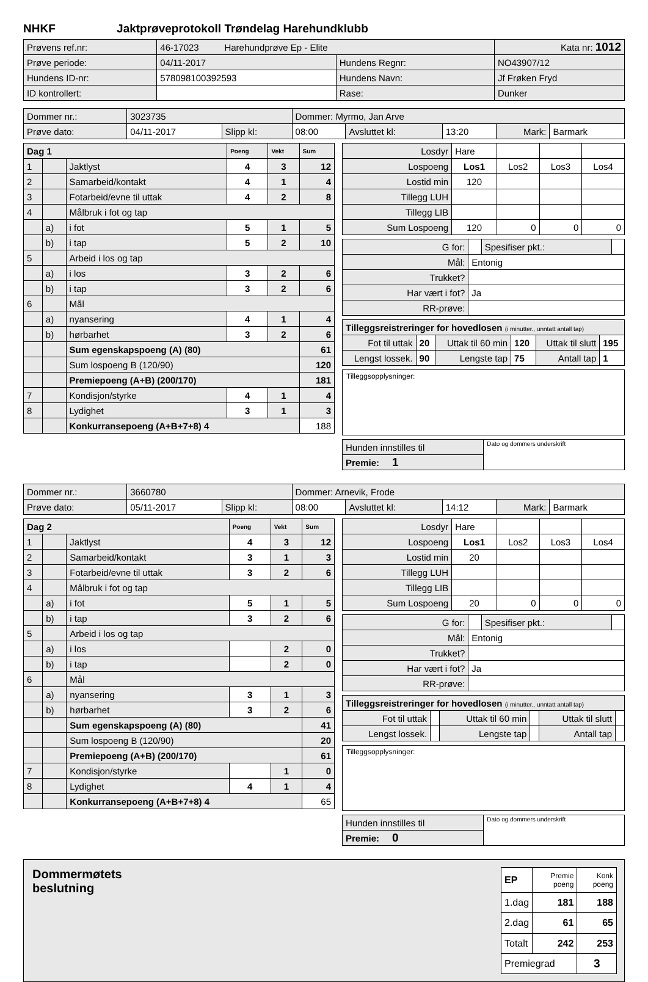NHKF Jaktprøveprotokoll Trøndelag Harehundklubb
| Prøvens ref.nr: | 46-17023 Harehundprøve Ep - Elite | | | Kata nr: 1012 |
| Prøve periode: | 04/11-2017 | Hundens Regnr: | NO43907/12 | |
| Hundens ID-nr: | 578098100392593 | Hundens Navn: | Jf Frøken Fryd | |
| ID kontrollert: | | Rase: | Dunker | |
| Dommer nr.: | 3023735 | | Dommer: Myrmo, Jan Arve | | | | |
| Prøve dato: | 04/11-2017 | Slipp kl: | 08:00 | Avsluttet kl: | 13:20 | Mark: | Barmark |
| Dag 1 | | | Poeng | Vekt | Sum |
| 1 | | Jaktlyst | 4 | 3 | 12 |
| 2 | | Samarbeid/kontakt | 4 | 1 | 4 |
| 3 | | Fotarbeid/evne til uttak | 4 | 2 | 8 |
| 4 | | Målbruk i fot og tap | | | |
| | a) | i fot | 5 | 1 | 5 |
| | b) | i tap | 5 | 2 | 10 |
| 5 | | Arbeid i los og tap | | | |
| | a) | i los | 3 | 2 | 6 |
| | b) | i tap | 3 | 2 | 6 |
| 6 | | Mål | | | |
| | a) | nyansering | 4 | 1 | 4 |
| | b) | hørbarhet | 3 | 2 | 6 |
| | | Sum egenskapspoeng (A) (80) | | | 61 |
| | | Sum lospoeng B (120/90) | | | 120 |
| | | Premiepoeng (A+B) (200/170) | | | 181 |
| 7 | | Kondisjon/styrke | 4 | 1 | 4 |
| 8 | | Lydighet | 3 | 1 | 3 |
| | | Konkurransepoeng (A+B+7+8) 4 | | | 188 |
| Losdyr | Hare | | | |
| Lospoeng | Los1 | Los2 | Los3 | Los4 |
| Lostid min | 120 | | | |
| Tillegg LUH | | | | |
| Tillegg LIB | | | | |
| Sum Lospoeng | 120 | 0 | 0 | 0 |
| G for: | | Spesifiser pkt.: | |
| Mål: | Entonig | | |
| Trukket? | | | |
| Har vært i fot? | Ja | | |
| RR-prøve: | | | |
| Tilleggsreistreringer for hovedlosen (i minutter., unntatt antall tap) | | | | | |
| Fot til uttak | 20 | Uttak til 60 min | 120 | Uttak til slutt | 195 |
| Lengst lossek. | 90 | Lengste tap | 75 | Antall tap | 1 |
Tilleggsopplysninger:
| Hunden innstilles til | Dato og dommers underskrift |
| Premie: 1 | |
| Dommer nr.: | 3660780 | | Dommer: Arnevik, Frode | | | | |
| Prøve dato: | 05/11-2017 | Slipp kl: | 08:00 | Avsluttet kl: | 14:12 | Mark: | Barmark |
| Dag 2 | | | Poeng | Vekt | Sum |
| 1 | | Jaktlyst | 4 | 3 | 12 |
| 2 | | Samarbeid/kontakt | 3 | 1 | 3 |
| 3 | | Fotarbeid/evne til uttak | 3 | 2 | 6 |
| 4 | | Målbruk i fot og tap | | | |
| | a) | i fot | 5 | 1 | 5 |
| | b) | i tap | 3 | 2 | 6 |
| 5 | | Arbeid i los og tap | | | |
| | a) | i los | | 2 | 0 |
| | b) | i tap | | 2 | 0 |
| 6 | | Mål | | | |
| | a) | nyansering | 3 | 1 | 3 |
| | b) | hørbarhet | 3 | 2 | 6 |
| | | Sum egenskapspoeng (A) (80) | | | 41 |
| | | Sum lospoeng B (120/90) | | | 20 |
| | | Premiepoeng (A+B) (200/170) | | | 61 |
| 7 | | Kondisjon/styrke | | 1 | 0 |
| 8 | | Lydighet | 4 | 1 | 4 |
| | | Konkurransepoeng (A+B+7+8) 4 | | | 65 |
| Losdyr | Hare | | | |
| Lospoeng | Los1 | Los2 | Los3 | Los4 |
| Lostid min | 20 | | | |
| Tillegg LUH | | | | |
| Tillegg LIB | | | | |
| Sum Lospoeng | 20 | 0 | 0 | 0 |
| G for: | | Spesifiser pkt.: | |
| Mål: | Entonig | | |
| Trukket? | | | |
| Har vært i fot? | Ja | | |
| RR-prøve: | | | |
| Tilleggsreistreringer for hovedlosen (i minutter., unntatt antall tap) | | | | | |
| Fot til uttak | | Uttak til 60 min | | Uttak til slutt | |
| Lengst lossek. | | Lengste tap | | Antall tap | |
Tilleggsopplysninger:
| Hunden innstilles til | Dato og dommers underskrift |
| Premie: 0 | |
Dommermøtets
beslutning
| EP | Premie poeng | Konk poeng |
| 1.dag | 181 | 188 |
| 2.dag | 61 | 65 |
| Totalt | 242 | 253 |
| Premiegrad | | 3 |